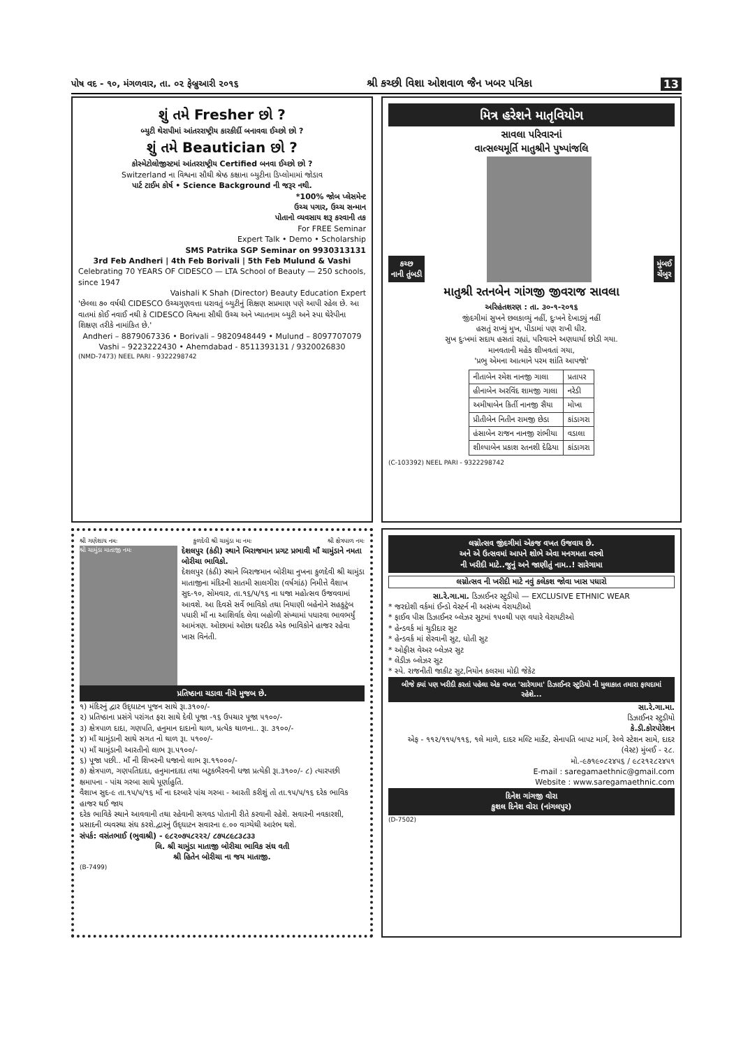પોષ વદ - ૧૦, મંગળવાર, તા. ૦૨ ફેબ્રુઆરી ૨૦૧૬ શ્રી કચ્છી વિશા ઓશવાળ જૈન ખબર પત્રિકા 13
શું તમે Fresher છો ?
બ્યુટી થેરાપીમાં આંતરરાષ્ટ્રીય કારકીર્દી બનાવવા ઈચ્છો છો ?
શું તમે Beautician છો ?
કોસ્મેટોલોજીસ્ટમાં આંતરરાષ્ટ્રીય Certified બનવા ઈચ્છો છો ?
Switzerland ના વિશ્વના સૌથી શ્રેષ્ઠ કક્ષાના બ્યુટીના ડિપ્લોમામાં જોડાવ
પાર્ટ ટાઈમ કોર્ષ • Science Background ની જરૂર નથી.
*100% જોબ પ્લેસમેન્ટ
ઉચ્ચ પગાર, ઉચ્ચ સન્માન
પોતાનો વ્યવસાય શરૂ કરવાની તક
For FREE Seminar
Expert Talk • Demo • Scholarship
SMS Patrika SGP Seminar on 9930313131
3rd Feb Andheri | 4th Feb Borivali | 5th Feb Mulund & Vashi
Celebrating 70 YEARS OF CIDESCO — LTA School of Beauty — 250 schools, since 1947
Vaishali K Shah (Director) Beauty Education Expert
'છેલ્લા ૭૦ વર્ષથી CIDESCO ઉચ્ચગુણવત્તા ધરાવતું બ્યુટીનું શિક્ષણ સપ્રમાણ પણે આપી રહેલ છે. આ વાતમાં કોઈ નવાઈ નથી કે CIDESCO વિશ્વના સૌથી ઉચ્ચ અને ખ્યાતનામ બ્યુટી અને સ્પા થેરેપીના શિક્ષણ તરીકે નામાંકિત છે.'
Andheri – 8879067336 • Borivali – 9820948449 • Mulund – 8097707079
Vashi – 9223222430 • Ahemdabad - 8511393131 / 9320026830
(NMD-7473) NEEL PARI - 9322298742
મિત્ર હરેશને માતૃવિયોગ
સાવલા પરિવારનાં
વાત્સલ્યમૂર્તિ માતુશ્રીને પુષ્પાંજલિ
કચ્છ
નાની તુંબડી
મુંબઈ
ચેંબુર
માતુશ્રી રતનબેન ગાંગજી જીવરાજ સાવલા
અરિહંતશરણ : તા. ૩૦-૧-૨૦૧૬
જીંદગીમાં સુખને છલકાવ્યું નહીં, દુઃખને દેખાડ્યું નહીં
હસતું રાખ્યું મુખ, પીડામાં પણ રાખી ધીર.
સુખ દુઃખમાં સદાય હસતાં રહ્યાં, પરિવારને અણધાર્યા છોડી ગયા.
માનવતાની મહેક શીખવતાં ગયા,
'પ્રભુ એમના આત્માને પરમ શાંતિ આપજો'
| નીતાબેન રમેશ નાનજી ગાલા | પ્રતાપર |
| હીનાબેન અરવિંદ શામજી ગાલા | નરેડી |
| અમીષાબેન કિર્તી નાનજી સૈયા | મોખા |
| પ્રીતીબેન નિતીન રામજી છેડા | કાંડાગરા |
| હંસાબેન રાજન નાનજી રાંભીયા | વડાલા |
| શીલ્પાબેન પ્રકાશ રતનશી દેઢિયા | કાંડાગરા |
(C-103392) NEEL PARI - 9322298742
શ્રી ગણેશાય નમઃ કુળદેવી શ્રી ચામુંડા મા નમઃ શ્રી ક્ષેત્રપાળ નમઃ
શ્રી ચામુંડા માતાજી નમઃ
દેશલપુર (કંઠી) સ્થાને બિરાજમાન પ્રગટ પ્રભાવી માઁ ચામુંડાને નમતા બોરીચા ભાવિકો.
દેશલપુર (કંઠી) સ્થાને બિરાજમાન બોરીચા નુખના કુળદેવી શ્રી ચામુંડા માતાજીના મંદિરની સાતમી સાલગીરા (વર્ષગાંઠ) નિમીત્તે વૈશાખ સુદ-૧૦, સોમવાર, તા.૧૬/૫/૧૬ ના ધજા મહોત્સવ ઉજવવામાં આવશે. આ દિવસે સર્વે ભાવિકો તથા નિયાણી બહેનોને સહકુટુંબ પધારી માઁ ના આશિર્વાદ લેવા બહોળી સંખ્યામાં પધારવા ભાવભર્યું આમંત્રણ. ઓછામાં ઓછા ઘરદીઠ એક ભાવિકોને હાજર રહેવા ખાસ વિનંતી.
પ્રતિષ્ઠાના ચડાવા નીચે મુજબ છે.
૧) મંદિરનું દ્વાર ઉદ્‌ઘાટન પૂજન સાથે રૂા.૩૧૦૦/-
૨) પ્રતિષ્ઠાના પ્રસંગે પરાંગત ફરા સાથે દેવી પૂજા -૧૬ ઉપચાર પૂજા ૫૧૦૦/-
૩) ક્ષેત્રપાળ દાદા, ગણપતિ, હનુમાન દાદાનો થાળ, પ્રત્યેક થાળના.. રૂા. ૩૧૦૦/-
૪) માઁ ચામુંડાની સાથે સગત નો થાળ રૂા. ૫૧૦૦/-
૫) માઁ ચામુંડાની આરતીનો લાભ રૂા.૫૧૦૦/-
૬) પૂજા પછી.. માઁ ની શિખરની ધજાનો લાભ રૂા.૧૧૦૦૦/-
૭) ક્ષેત્રપાળ, ગણપતિદાદા, હનુમાનદાદા તથા બટુકભૈરવની ધજા પ્રત્યેકી રૂા.૩૧૦૦/- ૮) ત્યારપછી ક્ષમાપના - પાંચ ગરબા સાથે પૂર્ણાહુતિ.
વૈશાખ સુદ-૯ તા.૧૫/૫/૧૬ માઁ ના દરબારે પાંચ ગરબા - આરતી કરીશું તો તા.૧૫/૫/૧૬ દરેક ભાવિક હાજર થઈ જાય
દરેક ભાવિકે સ્થાને આવવાની તથા રહેવાની સગવડ પોતાની રીતે કરવાની રહેશે. સવારની નવકારશી, પ્રસાદની વ્યવસ્થા સંઘ કરશે.દ્વારનું ઉદ્‌ઘાટન સવારના ૯.૦૦ વાગ્યેથી આરંભ થશે.
સંપર્ક: વસંતભાઈ (ભુવાશ્રી) - ૯૮૨૦૭૫૮૨૨૨/ ૮૭૫૮૯૮૩૮૩૩
લિ. શ્રી ચામુંડા માતાજી બોરીચા ભાવિક સંઘ વતી
શ્રી હિતેન બોરીચા ના જય માતાજી.
(B-7499)
લગ્નોત્સવ જીંદગીમાં એકજ વખત ઉજવાય છે.
અને એ ઉત્સવમાં આપને શોભે એવા મનગમતા વસ્ત્રો
ની ખરીદી માટે..જુનું અને જાણીતું નામ..! સારેગામા
લગ્નોત્સવ ની ખરીદી માટે નવું કલેકશ જોવા ખાસ પધારો
સા.રે.ગા.મા. ડિઝાઈનર સ્ટુડીયો — EXCLUSIVE ETHNIC WEAR
* જરદોશી વર્કમાં ઈન્ડો વેસ્ટર્ન ની અસંખ્ય વેરાયટીઓ
* ફાઈવ પીસ ડિઝાઈનર બ્લેઝર સુટમાં ૧૫૦થી પણ વધારે વેરાયટીઓ
* હેન્ડવર્ક માં ચુડીદાર સુટ
* હેન્ડવર્ક માં શેરવાની સુટ, ધોતી સુટ
* ઓફીસ વેઅર બ્લેઝર સુટ
* લેડીઝ બ્લેઝર સુટ
* સ્પે. રાજનીતી જાકીટ સુટ,નિયોન કલરમા મોદી જેકેટ
બીજે ક્યાં પણ ખરીદી કરતાં પહેલા એક વખત 'સારેગામા' ડિઝાઈનર સ્ટુડિયો ની મુલાકાત તમારા ફાયદામાં રહેશે...
સા.રે.ગા.મા.
ડિઝાઈનર સ્ટુડીયો
કે.ડી.કોરપોરેશન
એફ - ૧૧૨/૧૧૫/૧૧૬, ૧લે માળે, દાદર મલ્ટિ માર્કેટ, સેનાપતિ બાપટ માર્ગ, રેલ્વે સ્ટેશન સામે, દાદર (વેસ્ટ) મુંબઈ - ૨૮.
મો.-૯૭૧૯૦૮૨૪૫૬ / ૯૮૨૧૨૮૨૪૫૧
E-mail : saregamaethnic@gmail.com
Website : www.saregamaethnic.com
દિનેશ ગાંગજી વોરા
કુશલ દિનેશ વોરા (નાંગલપુર)
(D-7502)